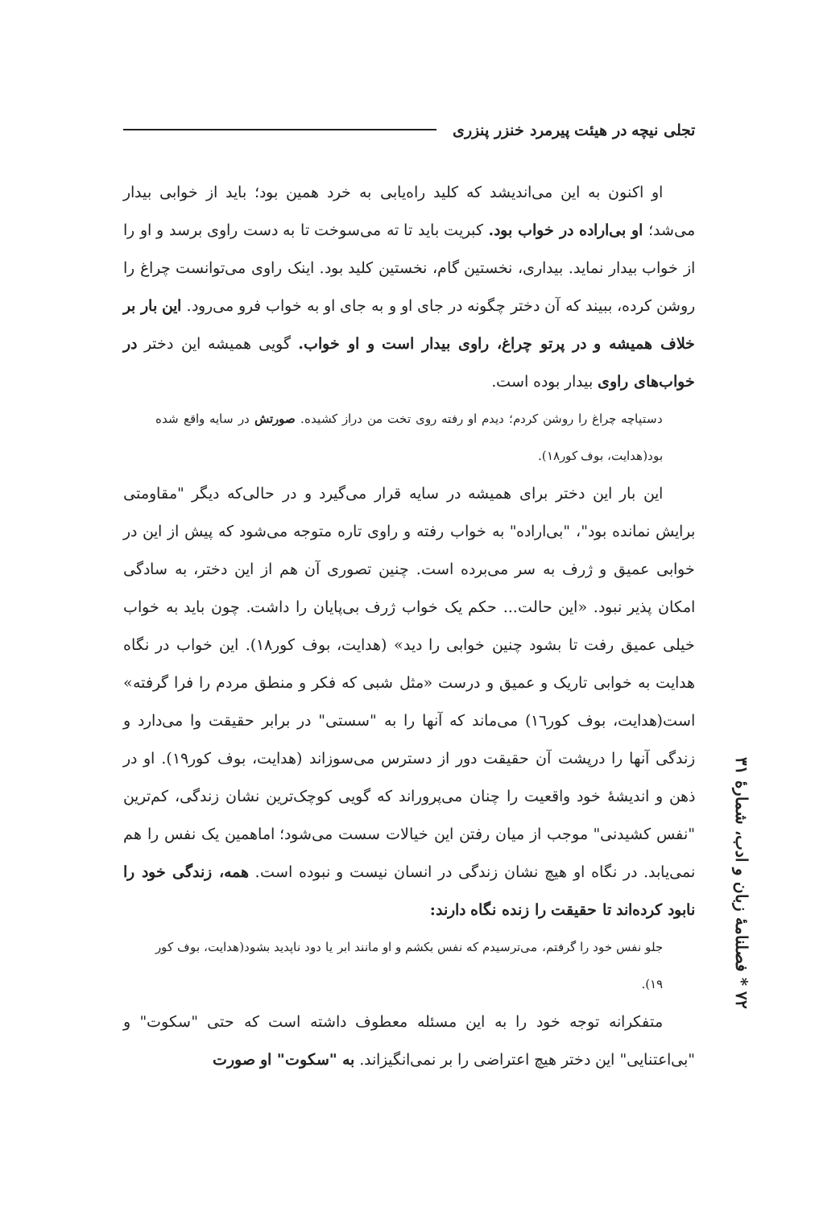تجلی نیچه در هیئت پیرمرد خنزر پنزری
او اکنون به این می‌اندیشد که کلید راه‌یابی به خرد همین بود؛ باید از خوابی بیدار می‌شد؛ او بی‌اراده در خواب بود. کبریت باید تا ته می‌سوخت تا به دست راوی برسد و او را از خواب بیدار نماید. بیداری، نخستین گام، نخستین کلید بود. اینک راوی می‌توانست چراغ را روشن کرده، ببیند که آن دختر چگونه در جای او و به جای او به خواب فرو می‌رود. این بار بر خلاف همیشه و در پرتو چراغ، راوی بیدار است و او خواب. گویی همیشه این دختر در خواب‌های راوی بیدار بوده است.
دستپاچه چراغ را روشن کردم؛ دیدم او رفته روی تخت من دراز کشیده. صورتش در سایه واقع شده بود(هدایت، بوف کور۱۸).
این بار این دختر برای همیشه در سایه قرار می‌گیرد و در حالی‌که دیگر "مقاومتی برایش نمانده بود"، "بی‌اراده" به خواب رفته و راوی تاره متوجه می‌شود که پیش از این در خوابی عمیق و ژرف به سر می‌برده است. چنین تصوری آن هم از این دختر، به سادگی امکان پذیر نبود. «این حالت... حکم یک خواب ژرف بی‌پایان را داشت. چون باید به خواب خیلی عمیق رفت تا بشود چنین خوابی را دید» (هدایت، بوف کور۱۸). این خواب در نگاه هدایت به خوابی تاریک و عمیق و درست «مثل شبی که فکر و منطق مردم را فرا گرفته» است(هدایت، بوف کور۱٦) می‌ماند که آنها را به "سستی" در برابر حقیقت وا می‌دارد و زندگی آنها را درپشت آن حقیقت دور از دسترس می‌سوزاند (هدایت، بوف کور۱۹). او در ذهن و اندیشهٔ خود واقعیت را چنان می‌پروراند که گویی کوچک‌ترین نشان زندگی، کم‌ترین "نفس کشیدنی" موجب از میان رفتن این خیالات سست می‌شود؛ اماهمین یک نفس را هم نمی‌یابد. در نگاه او هیچ نشان زندگی در انسان نیست و نبوده است. همه، زندگی خود را نابود کرده‌اند تا حقیقت را زنده نگاه دارند:
جلو نفس خود را گرفتم، می‌ترسیدم که نفس بکشم و او مانند ابر یا دود ناپدید بشود(هدایت، بوف کور ۱۹).
متفکرانه توجه خود را به این مسئله معطوف داشته است که حتی "سکوت" و "بی‌اعتنایی" این دختر هیچ اعتراضی را بر نمی‌انگیزاند. به "سکوت" او صورت
۷۲ * فصلنامهٔ زبان و ادب، شمارهٔ ۳۱